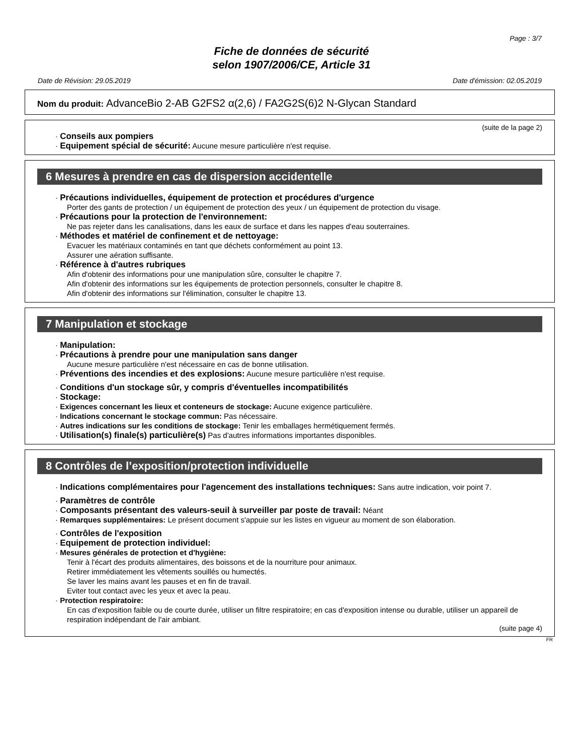Page : 3/7
Fiche de données de sécurité
selon 1907/2006/CE, Article 31
Date de Révision: 29.05.2019 Date d'émission: 02.05.2019
Nom du produit: AdvanceBio 2-AB G2FS2 α(2,6) / FA2G2S(6)2 N-Glycan Standard
(suite de la page 2)
· Conseils aux pompiers
· Equipement spécial de sécurité: Aucune mesure particulière n'est requise.
6 Mesures à prendre en cas de dispersion accidentelle
· Précautions individuelles, équipement de protection et procédures d'urgence
Porter des gants de protection / un équipement de protection des yeux / un équipement de protection du visage.
· Précautions pour la protection de l'environnement:
Ne pas rejeter dans les canalisations, dans les eaux de surface et dans les nappes d'eau souterraines.
· Méthodes et matériel de confinement et de nettoyage:
Evacuer les matériaux contaminés en tant que déchets conformément au point 13.
Assurer une aération suffisante.
· Référence à d'autres rubriques
Afin d'obtenir des informations pour une manipulation sûre, consulter le chapitre 7.
Afin d'obtenir des informations sur les équipements de protection personnels, consulter le chapitre 8.
Afin d'obtenir des informations sur l'élimination, consulter le chapitre 13.
7 Manipulation et stockage
· Manipulation:
· Précautions à prendre pour une manipulation sans danger
Aucune mesure particulière n'est nécessaire en cas de bonne utilisation.
· Préventions des incendies et des explosions: Aucune mesure particulière n'est requise.
· Conditions d'un stockage sûr, y compris d'éventuelles incompatibilités
· Stockage:
· Exigences concernant les lieux et conteneurs de stockage: Aucune exigence particulière.
· Indications concernant le stockage commun: Pas nécessaire.
· Autres indications sur les conditions de stockage: Tenir les emballages hermétiquement fermés.
· Utilisation(s) finale(s) particulière(s) Pas d'autres informations importantes disponibles.
8 Contrôles de l’exposition/protection individuelle
· Indications complémentaires pour l'agencement des installations techniques: Sans autre indication, voir point 7.
· Paramètres de contrôle
· Composants présentant des valeurs-seuil à surveiller par poste de travail: Néant
· Remarques supplémentaires: Le présent document s'appuie sur les listes en vigueur au moment de son élaboration.
· Contrôles de l'exposition
· Equipement de protection individuel:
· Mesures générales de protection et d'hygiène:
Tenir à l'écart des produits alimentaires, des boissons et de la nourriture pour animaux.
Retirer immédiatement les vêtements souillés ou humectés.
Se laver les mains avant les pauses et en fin de travail.
Eviter tout contact avec les yeux et avec la peau.
· Protection respiratoire:
En cas d'exposition faible ou de courte durée, utiliser un filtre respiratoire; en cas d'exposition intense ou durable, utiliser un appareil de respiration indépendant de l'air ambiant.
(suite page 4)
FR